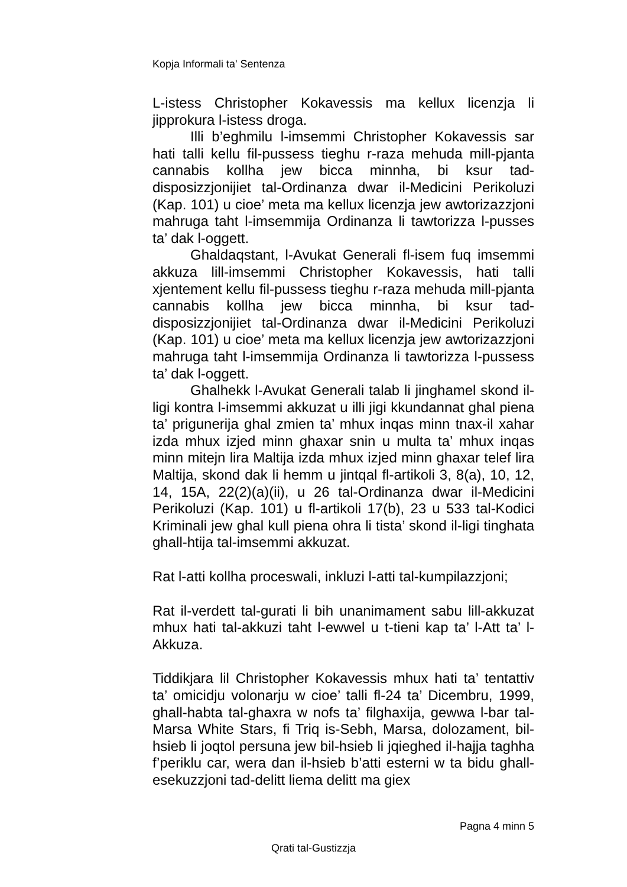Kopja Informali ta' Sentenza
L-istess Christopher Kokavessis ma kellux licenzja li jipprokura l-istess droga.
Illi b’eghmilu l-imsemmi Christopher Kokavessis sar hati talli kellu fil-pussess tieghu r-raza mehuda mill-pjanta cannabis kollha jew bicca minnha, bi ksur tad-disposizzjonijiet tal-Ordinanza dwar il-Medicini Perikoluzi (Kap. 101) u cioe’ meta ma kellux licenzja jew awtorizazzjoni mahruga taht l-imsemmija Ordinanza li tawtorizza l-pusses ta’ dak l-oggett.
Ghaldaqstant, l-Avukat Generali fl-isem fuq imsemmi akkuza lill-imsemmi Christopher Kokavessis, hati talli xjentement kellu fil-pussess tieghu r-raza mehuda mill-pjanta cannabis kollha jew bicca minnha, bi ksur tad-disposizzjonijiet tal-Ordinanza dwar il-Medicini Perikoluzi (Kap. 101) u cioe’ meta ma kellux licenzja jew awtorizazzjoni mahruga taht l-imsemmija Ordinanza li tawtorizza l-pussess ta’ dak l-oggett.
Ghalhekk l-Avukat Generali talab li jinghamel skond il-ligi kontra l-imsemmi akkuzat u illi jigi kkundannat ghal piena ta’ prigunerija ghal zmien ta’ mhux inqas minn tnax-il xahar izda mhux izjed minn ghaxar snin u multa ta’ mhux inqas minn mitejn lira Maltija izda mhux izjed minn ghaxar telef lira Maltija, skond dak li hemm u jintqal fl-artikoli 3, 8(a), 10, 12, 14, 15A, 22(2)(a)(ii), u 26 tal-Ordinanza dwar il-Medicini Perikoluzi (Kap. 101) u fl-artikoli 17(b), 23 u 533 tal-Kodici Kriminali jew ghal kull piena ohra li tista’ skond il-ligi tinghata ghall-htija tal-imsemmi akkuzat.
Rat l-atti kollha proceswali, inkluzi l-atti tal-kumpilazzjoni;
Rat il-verdett tal-gurati li bih unanimament sabu lill-akkuzat mhux hati tal-akkuzi taht l-ewwel u t-tieni kap ta’ l-Att ta’ l-Akkuza.
Tiddikjara lil Christopher Kokavessis mhux hati ta’ tentattiv ta’ omicidju volonarju w cioe’ talli fl-24 ta’ Dicembru, 1999, ghall-habta tal-ghaxra w nofs ta’ filghaxija, gewwa l-bar tal-Marsa White Stars, fi Triq is-Sebh, Marsa, dolozament, bil-hsieb li joqtol persuna jew bil-hsieb li jqieghed il-hajja taghha f’periklu car, wera dan il-hsieb b’atti esterni w ta bidu ghall-esekuzzjoni tad-delitt liema delitt ma giex
Pagna 4 minn 5
Qrati tal-Gustizzja